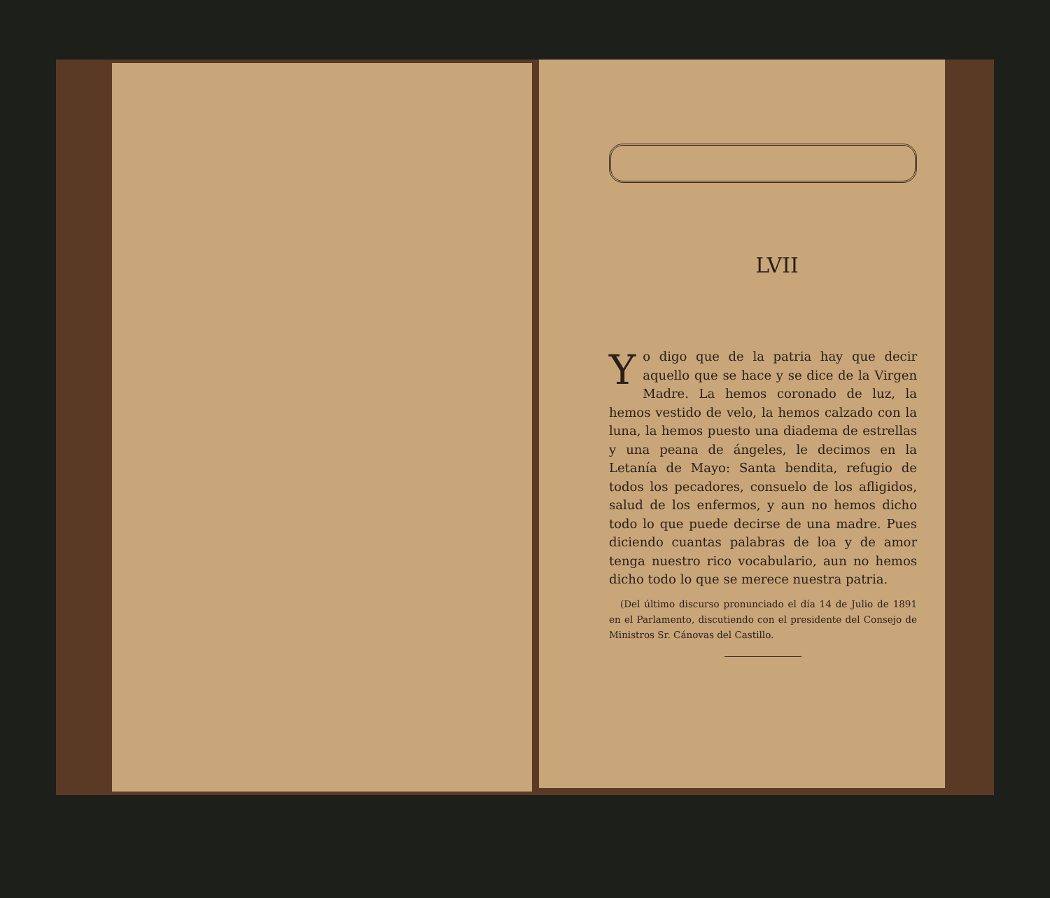LVII
Yo digo que de la patria hay que decir aquello que se hace y se dice de la Virgen Madre. La hemos coronado de luz, la hemos vestido de velo, la hemos calzado con la luna, la hemos puesto una diadema de estrellas y una peana de ángeles, le decimos en la Letanía de Mayo: Santa bendita, refugio de todos los pecadores, consuelo de los afligidos, salud de los enfermos, y aun no hemos dicho todo lo que puede decirse de una madre. Pues diciendo cuantas palabras de loa y de amor tenga nuestro rico vocabulario, aun no hemos dicho todo lo que se merece nuestra patria.
(Del último discurso pronunciado el día 14 de Julio de 1891 en el Parlamento, discutiendo con el presidente del Consejo de Ministros Sr. Cánovas del Castillo.